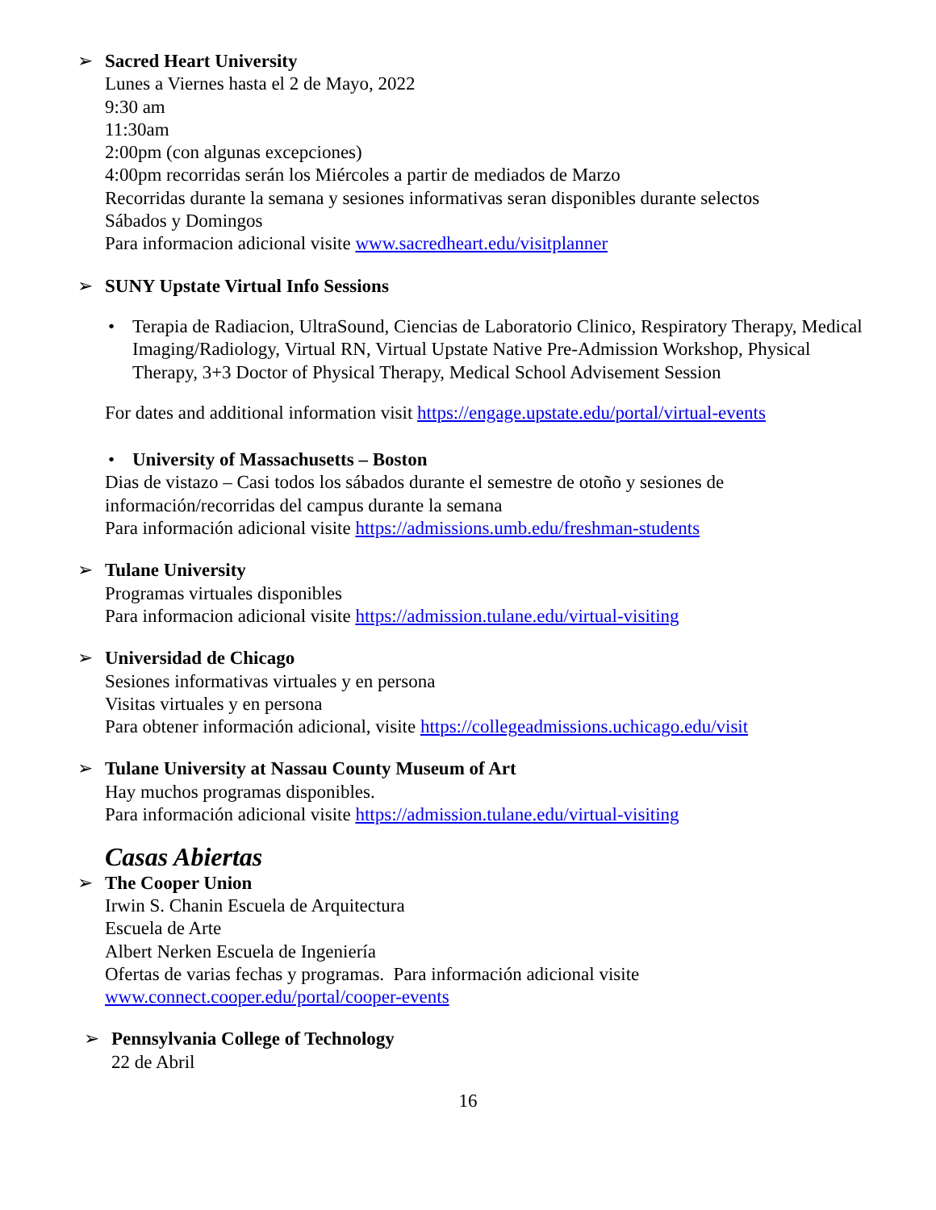➢ Sacred Heart University
Lunes a Viernes hasta el 2 de Mayo, 2022
9:30 am
11:30am
2:00pm (con algunas excepciones)
4:00pm recorridas serán los Miércoles a partir de mediados de Marzo
Recorridas durante la semana y sesiones informativas seran disponibles durante selectos
Sábados y Domingos
Para informacion adicional visite www.sacredheart.edu/visitplanner
➢ SUNY Upstate Virtual Info Sessions
• Terapia de Radiacion, UltraSound, Ciencias de Laboratorio Clinico, Respiratory Therapy, Medical Imaging/Radiology, Virtual RN, Virtual Upstate Native Pre-Admission Workshop, Physical Therapy, 3+3 Doctor of Physical Therapy, Medical School Advisement Session
For dates and additional information visit https://engage.upstate.edu/portal/virtual-events
• University of Massachusetts – Boston
Dias de vistazo – Casi todos los sábados durante el semestre de otoño y sesiones de
información/recorridas del campus durante la semana
Para información adicional visite https://admissions.umb.edu/freshman-students
➢ Tulane University
Programas virtuales disponibles
Para informacion adicional visite https://admission.tulane.edu/virtual-visiting
➢ Universidad de Chicago
Sesiones informativas virtuales y en persona
Visitas virtuales y en persona
Para obtener información adicional, visite https://collegeadmissions.uchicago.edu/visit
➢ Tulane University at Nassau County Museum of Art
Hay muchos programas disponibles.
Para información adicional visite https://admission.tulane.edu/virtual-visiting
Casas Abiertas
➢ The Cooper Union
Irwin S. Chanin Escuela de Arquitectura
Escuela de Arte
Albert Nerken Escuela de Ingeniería
Ofertas de varias fechas y programas. Para información adicional visite
www.connect.cooper.edu/portal/cooper-events
➢ Pennsylvania College of Technology
22 de Abril
16